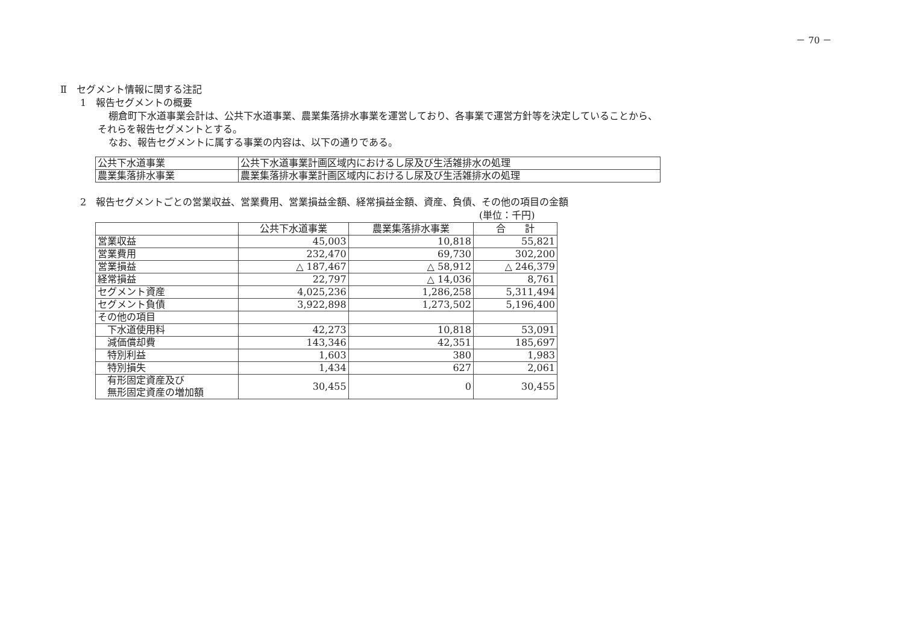－ 70 －
Ⅱ　セグメント情報に関する注記
1　報告セグメントの概要
棚倉町下水道事業会計は、公共下水道事業、農業集落排水事業を運営しており、各事業で運営方針等を決定していることから、
それらを報告セグメントとする。
なお、報告セグメントに属する事業の内容は、以下の通りである。
| 公共下水道事業 | 公共下水道事業計画区域内におけるし尿及び生活雑排水の処理 |
| 農業集落排水事業 | 農業集落排水事業計画区域内におけるし尿及び生活雑排水の処理 |
2　報告セグメントごとの営業収益、営業費用、営業損益金額、経常損益金額、資産、負債、その他の項目の金額
(単位：千円)
| | 公共下水道事業 | 農業集落排水事業 | 合 計 |
| --- | --- | --- | --- |
| 営業収益 | 45,003 | 10,818 | 55,821 |
| 営業費用 | 232,470 | 69,730 | 302,200 |
| 営業損益 | △ 187,467 | △ 58,912 | △ 246,379 |
| 経常損益 | 22,797 | △ 14,036 | 8,761 |
| セグメント資産 | 4,025,236 | 1,286,258 | 5,311,494 |
| セグメント負債 | 3,922,898 | 1,273,502 | 5,196,400 |
| その他の項目 | | | |
| 下水道使用料 | 42,273 | 10,818 | 53,091 |
| 減価償却費 | 143,346 | 42,351 | 185,697 |
| 特別利益 | 1,603 | 380 | 1,983 |
| 特別損失 | 1,434 | 627 | 2,061 |
| 有形固定資産及び 無形固定資産の増加額 | 30,455 | 0 | 30,455 |